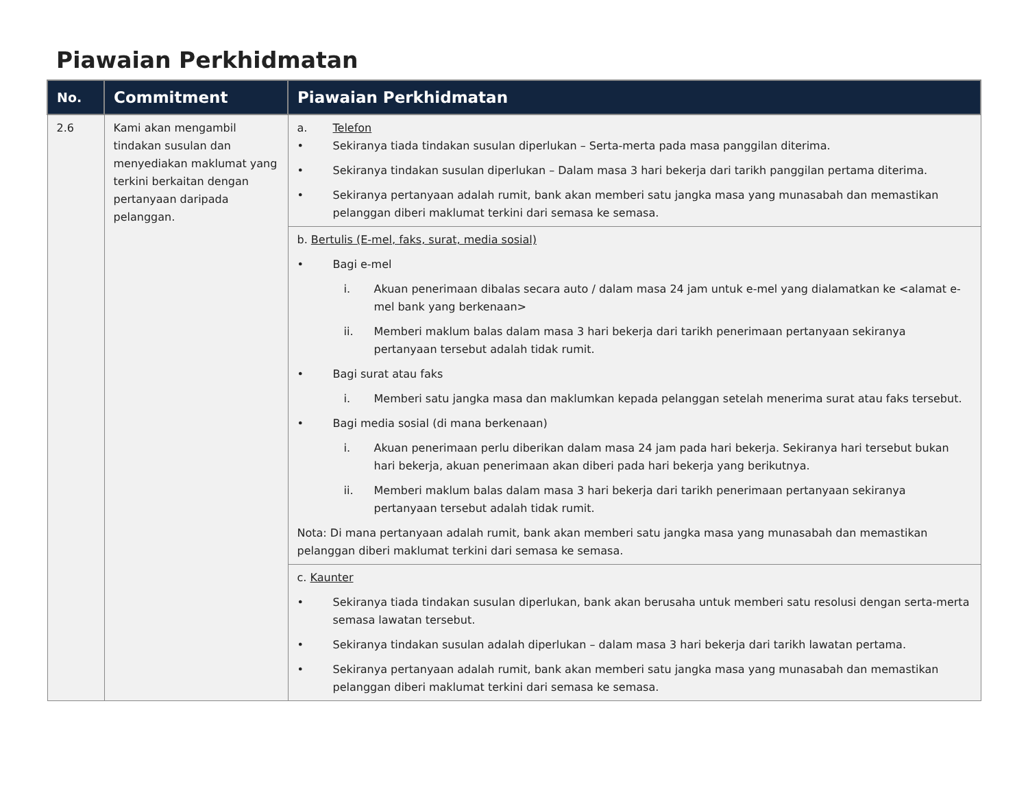Piawaian Perkhidmatan
| No. | Commitment | Piawaian Perkhidmatan |
| --- | --- | --- |
| 2.6 | Kami akan mengambil tindakan susulan dan menyediakan maklumat yang terkini berkaitan dengan pertanyaan daripada pelanggan. | a. Telefon • Sekiranya tiada tindakan susulan diperlukan – Serta-merta pada masa panggilan diterima. • Sekiranya tindakan susulan diperlukan – Dalam masa 3 hari bekerja dari tarikh panggilan pertama diterima. • Sekiranya pertanyaan adalah rumit, bank akan memberi satu jangka masa yang munasabah dan memastikan pelanggan diberi maklumat terkini dari semasa ke semasa. |
| | | b. Bertulis (E-mel, faks, surat, media sosial) • Bagi e-mel i. Akuan penerimaan dibalas secara auto / dalam masa 24 jam untuk e-mel yang dialamatkan ke <alamat e-mel bank yang berkenaan> ii. Memberi maklum balas dalam masa 3 hari bekerja dari tarikh penerimaan pertanyaan sekiranya pertanyaan tersebut adalah tidak rumit. • Bagi surat atau faks i. Memberi satu jangka masa dan maklumkan kepada pelanggan setelah menerima surat atau faks tersebut. • Bagi media sosial (di mana berkenaan) i. Akuan penerimaan perlu diberikan dalam masa 24 jam pada hari bekerja. Sekiranya hari tersebut bukan hari bekerja, akuan penerimaan akan diberi pada hari bekerja yang berikutnya. ii. Memberi maklum balas dalam masa 3 hari bekerja dari tarikh penerimaan pertanyaan sekiranya pertanyaan tersebut adalah tidak rumit. Nota: Di mana pertanyaan adalah rumit, bank akan memberi satu jangka masa yang munasabah dan memastikan pelanggan diberi maklumat terkini dari semasa ke semasa. |
| | | c. Kaunter • Sekiranya tiada tindakan susulan diperlukan, bank akan berusaha untuk memberi satu resolusi dengan serta-merta semasa lawatan tersebut. • Sekiranya tindakan susulan adalah diperlukan – dalam masa 3 hari bekerja dari tarikh lawatan pertama. • Sekiranya pertanyaan adalah rumit, bank akan memberi satu jangka masa yang munasabah dan memastikan pelanggan diberi maklumat terkini dari semasa ke semasa. |